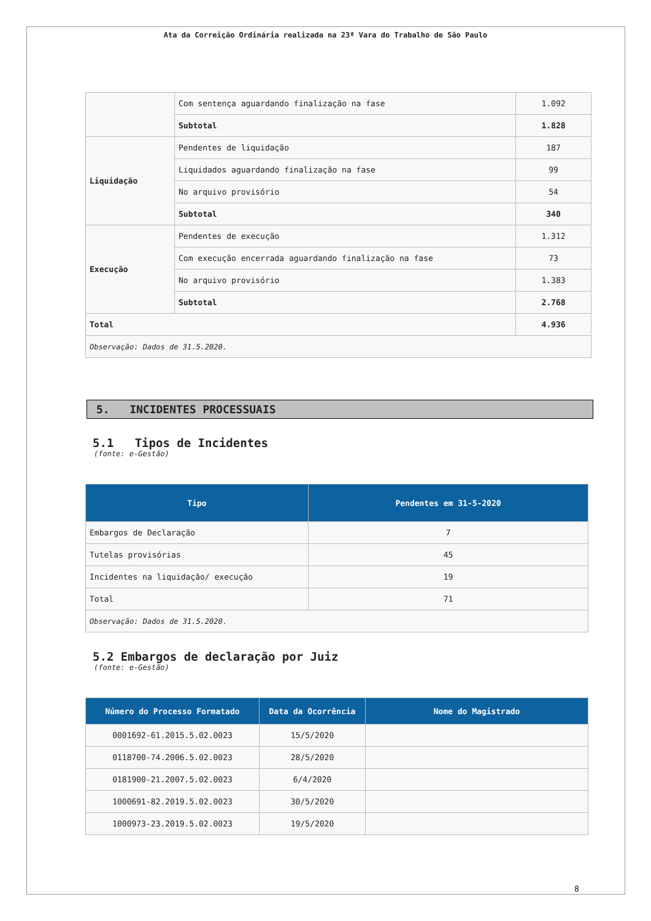Ata da Correição Ordinária realizada na 23ª Vara do Trabalho de São Paulo
| | Com sentença aguardando finalização na fase | 1.092 |
| | Subtotal | 1.828 |
| Liquidação | Pendentes de liquidação | 187 |
| | Liquidados aguardando finalização na fase | 99 |
| | No arquivo provisório | 54 |
| | Subtotal | 340 |
| Execução | Pendentes de execução | 1.312 |
| | Com execução encerrada aguardando finalização na fase | 73 |
| | No arquivo provisório | 1.383 |
| | Subtotal | 2.768 |
| Total | | 4.936 |
| Observação: Dados de 31.5.2020. | | |
5. INCIDENTES PROCESSUAIS
5.1 Tipos de Incidentes
(fonte: e-Gestão)
| Tipo | Pendentes em 31-5-2020 |
| --- | --- |
| Embargos de Declaração | 7 |
| Tutelas provisórias | 45 |
| Incidentes na liquidação/ execução | 19 |
| Total | 71 |
| Observação: Dados de 31.5.2020. | |
5.2 Embargos de declaração por Juiz
(fonte: e-Gestão)
| Número do Processo Formatado | Data da Ocorrência | Nome do Magistrado |
| --- | --- | --- |
| 0001692-61.2015.5.02.0023 | 15/5/2020 | |
| 0118700-74.2006.5.02.0023 | 28/5/2020 | |
| 0181900-21.2007.5.02.0023 | 6/4/2020 | |
| 1000691-82.2019.5.02.0023 | 30/5/2020 | |
| 1000973-23.2019.5.02.0023 | 19/5/2020 | |
8